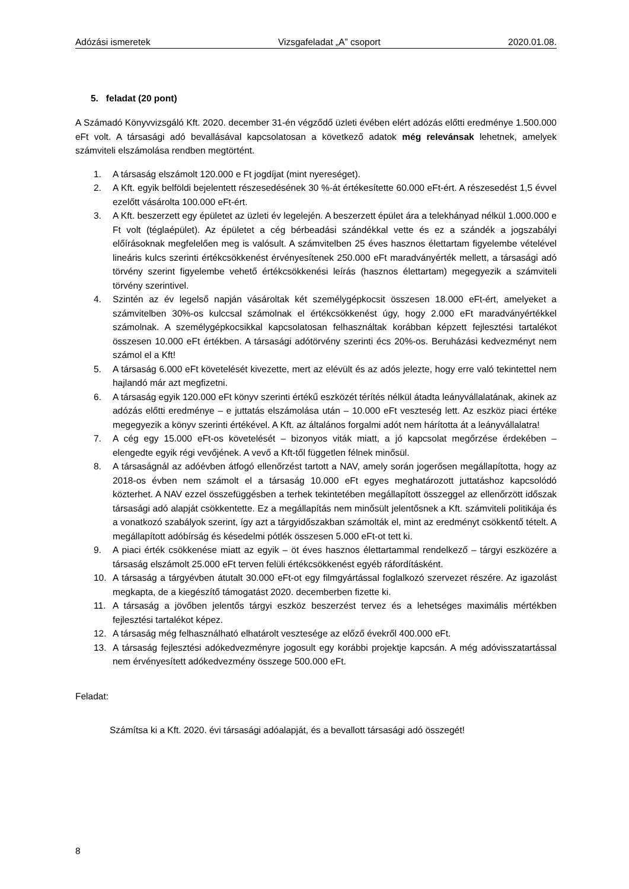Adózási ismeretek Vizsgafeladat „A” csoport 2020.01.08.
5. feladat (20 pont)
A Számadó Könyvvizsgáló Kft. 2020. december 31-én végződő üzleti évében elért adózás előtti eredménye 1.500.000 eFt volt. A társasági adó bevallásával kapcsolatosan a következő adatok még relevánsak lehetnek, amelyek számviteli elszámolása rendben megtörtént.
1. A társaság elszámolt 120.000 e Ft jogdíjat (mint nyereséget).
2. A Kft. egyik belföldi bejelentett részesedésének 30 %-át értékesítette 60.000 eFt-ért. A részesedést 1,5 évvel ezelőtt vásárolta 100.000 eFt-ért.
3. A Kft. beszerzett egy épületet az üzleti év legelején. A beszerzett épület ára a telekhányad nélkül 1.000.000 e Ft volt (téglaépület). Az épületet a cég bérbeadási szándékkal vette és ez a szándék a jogszabályi előírásoknak megfelelően meg is valósult. A számvitelben 25 éves hasznos élettartam figyelembe vételével lineáris kulcs szerinti értékcsökkenést érvényesítenek 250.000 eFt maradványérték mellett, a társasági adó törvény szerint figyelembe vehető értékcsökkenési leírás (hasznos élettartam) megegyezik a számviteli törvény szerintivel.
4. Szintén az év legelső napján vásároltak két személygépkocsit összesen 18.000 eFt-ért, amelyeket a számvitelben 30%-os kulccsal számolnak el értékcsökkenést úgy, hogy 2.000 eFt maradványértékkel számolnak. A személygépkocsikkal kapcsolatosan felhasználtak korábban képzett fejlesztési tartalékot összesen 10.000 eFt értékben. A társasági adótörvény szerinti écs 20%-os. Beruházási kedvezményt nem számol el a Kft!
5. A társaság 6.000 eFt követelését kivezette, mert az elévült és az adós jelezte, hogy erre való tekintettel nem hajlandó már azt megfizetni.
6. A társaság egyik 120.000 eFt könyv szerinti értékű eszközét térítés nélkül átadta leányvállalatának, akinek az adózás előtti eredménye – e juttatás elszámolása után – 10.000 eFt veszteség lett. Az eszköz piaci értéke megegyezik a könyv szerinti értékével. A Kft. az általános forgalmi adót nem hárította át a leányvállalatra!
7. A cég egy 15.000 eFt-os követelését – bizonyos viták miatt, a jó kapcsolat megőrzése érdekében – elengedte egyik régi vevőjének. A vevő a Kft-től független félnek minősül.
8. A társaságnál az adóévben átfogó ellenőrzést tartott a NAV, amely során jogerősen megállapította, hogy az 2018-os évben nem számolt el a társaság 10.000 eFt egyes meghatározott juttatáshoz kapcsolódó közterhet. A NAV ezzel összefüggésben a terhek tekintetében megállapított összeggel az ellenőrzött időszak társasági adó alapját csökkentette. Ez a megállapítás nem minősült jelentősnek a Kft. számviteli politikája és a vonatkozó szabályok szerint, így azt a tárgyidőszakban számolták el, mint az eredményt csökkentő tételt. A megállapított adóbírság és késedelmi pótlék összesen 5.000 eFt-ot tett ki.
9. A piaci érték csökkenése miatt az egyik – öt éves hasznos élettartammal rendelkező – tárgyi eszközére a társaság elszámolt 25.000 eFt terven felüli értékcsökkenést egyéb ráfordításként.
10. A társaság a tárgyévben átutalt 30.000 eFt-ot egy filmgyártással foglalkozó szervezet részére. Az igazolást megkapta, de a kiegészítő támogatást 2020. decemberben fizette ki.
11. A társaság a jövőben jelentős tárgyi eszköz beszerzést tervez és a lehetséges maximális mértékben fejlesztési tartalékot képez.
12. A társaság még felhasználható elhatárolt vesztesége az előző évekről 400.000 eFt.
13. A társaság fejlesztési adókedvezményre jogosult egy korábbi projektje kapcsán. A még adóvisszatartással nem érvényesített adókedvezmény összege 500.000 eFt.
Feladat:
Számítsa ki a Kft. 2020. évi társasági adóalapját, és a bevallott társasági adó összegét!
8